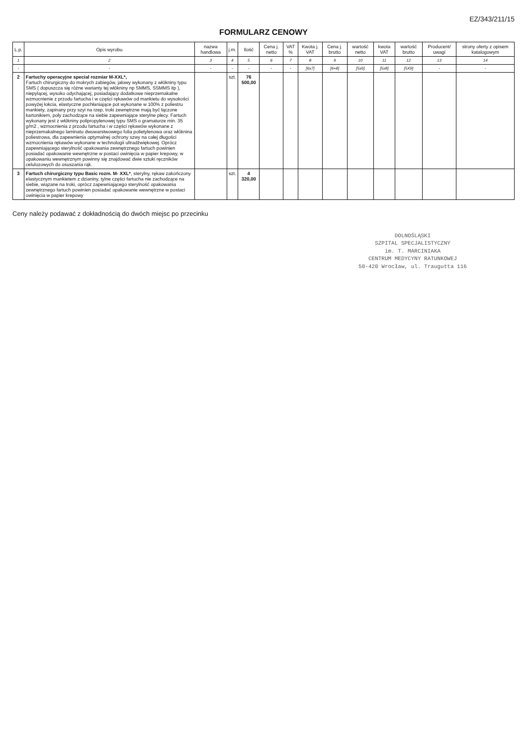EZ/343/211/15
FORMULARZ CENOWY
| L.p. | Opis wyrobu | nazwa handlowa | j.m. | Ilość | Cena j. netto | VAT % | Kwota j. VAT | Cena j. brutto | wartość netto | kwota VAT | wartość brutto | Producent/ uwagi | strony oferty z opisem katalogowym |
| --- | --- | --- | --- | --- | --- | --- | --- | --- | --- | --- | --- | --- | --- |
| 1 | 2 | 3 | 4 | 5 | 6 | 7 | 8 | 9 | 10 | 11 | 12 | 13 | 14 |
| - | - | - | - | - | - | - | [6x7] | [6+8] | [5x6] | [5x8] | [5X9] | - | - |
| 2 | Fartuchy operacyjne special rozmiar M-XXL*, Fartuch chirurgiczny do mokrych zabiegów, jałowy wykonany z włókniny typu SMS ( dopuszcza się różne warianty tej włókniny np SMMS, SSMMS itp ), niepylącej, wysoko odychającej, posiadający dodatkowe nieprzemakalne wzmocnienie z przodu fartucha i w części rękawów od mankietu do wysokości powyżej łokcia, elastyczne pochłaniające pot wykonane w 100% z poliestru mankiety, zapinany przy szyi na rzep, troki zewnętrzne mają być łączone kartonikiem, poły zachodzące na siebie zapewniające sterylne plecy. Fartuch wykonany jest z włókniny polipropylenowej typu SMS o gramaturze min. 35 g/m2 , wzmocnienia z przodu fartucha i w części rękawów wykonane z nieprzemakalnego laminatu dwuwarstwowego folia polietylenowa oraz włóknina poliestrowa, dla zapewnienia optymalnej ochrony szwy na całej długości wzmocnienia rękawów wykonane w technologii ultradźwiękowej. Oprócz zapewniającego sterylność opakowania zewnętrznego fartuch powinien posiadać opakowanie wewnętrzne w postaci owinięcia w papier krepowy, w opakowaniu wewnętrznym powinny się znajdować dwie sztuki ręczników celulozowych do osuszania rąk. | | szt. | 76 500,00 | | | | | | | | | |
| 3 | Fartuch chirurgiczny typu Basic rozm. M- XXL* , sterylny, rękaw zakończony elastycznym mankietem z dzianiny, tylne części fartucha nie zachodzące na siebie, wiązane na troki, oprócz zapewniającego sterylność opakowania zewnętrznego fartuch powinien posiadać opakowanie wewnętrzne w postaci owinięcia w papier krepowy | | szt. | 4 320,00 | | | | | | | | | |
Ceny należy podawać z dokładnością do dwóch miejsc po przecinku
DOLNOŚLĄSKI
SZPITAL SPECJALISTYCZNY
im. T. MARCINIAKA
CENTRUM MEDYCYNY RATUNKOWEJ
50-420 Wrocław, ul. Traugutta 116